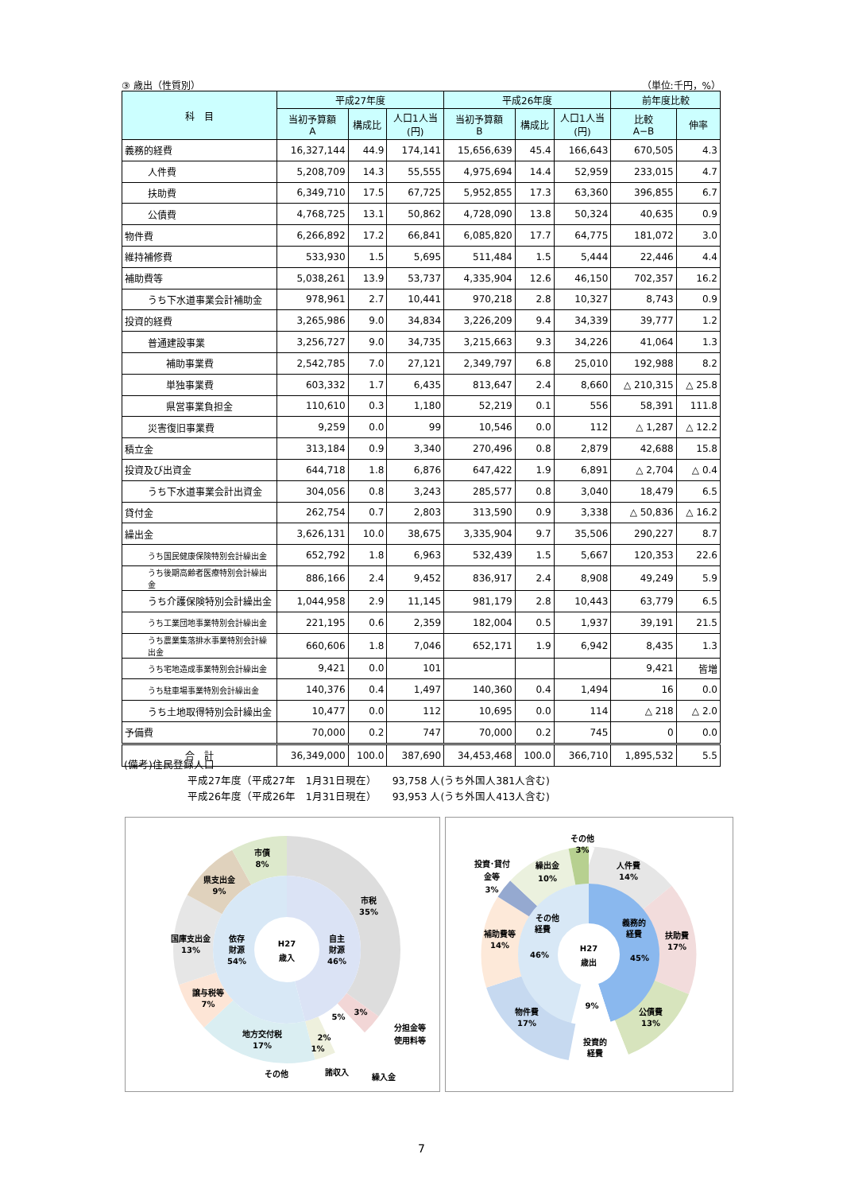③ 歳出（性質別） （単位:千円，%）
| 科 目 | 平成27年度 | | | 平成26年度 | | | 前年度比較 | |
| --- | --- | --- | --- | --- | --- | --- | --- | --- |
| | 当初予算額 A | 構成比 | 人口1人当 (円) | 当初予算額 B | 構成比 | 人口1人当 (円) | 比較 A−B | 伸率 |
| 義務的経費 | 16,327,144 | 44.9 | 174,141 | 15,656,639 | 45.4 | 166,643 | 670,505 | 4.3 |
| 人件費 | 5,208,709 | 14.3 | 55,555 | 4,975,694 | 14.4 | 52,959 | 233,015 | 4.7 |
| 扶助費 | 6,349,710 | 17.5 | 67,725 | 5,952,855 | 17.3 | 63,360 | 396,855 | 6.7 |
| 公債費 | 4,768,725 | 13.1 | 50,862 | 4,728,090 | 13.8 | 50,324 | 40,635 | 0.9 |
| 物件費 | 6,266,892 | 17.2 | 66,841 | 6,085,820 | 17.7 | 64,775 | 181,072 | 3.0 |
| 維持補修費 | 533,930 | 1.5 | 5,695 | 511,484 | 1.5 | 5,444 | 22,446 | 4.4 |
| 補助費等 | 5,038,261 | 13.9 | 53,737 | 4,335,904 | 12.6 | 46,150 | 702,357 | 16.2 |
| うち下水道事業会計補助金 | 978,961 | 2.7 | 10,441 | 970,218 | 2.8 | 10,327 | 8,743 | 0.9 |
| 投資的経費 | 3,265,986 | 9.0 | 34,834 | 3,226,209 | 9.4 | 34,339 | 39,777 | 1.2 |
| 普通建設事業 | 3,256,727 | 9.0 | 34,735 | 3,215,663 | 9.3 | 34,226 | 41,064 | 1.3 |
| 補助事業費 | 2,542,785 | 7.0 | 27,121 | 2,349,797 | 6.8 | 25,010 | 192,988 | 8.2 |
| 単独事業費 | 603,332 | 1.7 | 6,435 | 813,647 | 2.4 | 8,660 | △ 210,315 | △ 25.8 |
| 県営事業負担金 | 110,610 | 0.3 | 1,180 | 52,219 | 0.1 | 556 | 58,391 | 111.8 |
| 災害復旧事業費 | 9,259 | 0.0 | 99 | 10,546 | 0.0 | 112 | △ 1,287 | △ 12.2 |
| 積立金 | 313,184 | 0.9 | 3,340 | 270,496 | 0.8 | 2,879 | 42,688 | 15.8 |
| 投資及び出資金 | 644,718 | 1.8 | 6,876 | 647,422 | 1.9 | 6,891 | △ 2,704 | △ 0.4 |
| うち下水道事業会計出資金 | 304,056 | 0.8 | 3,243 | 285,577 | 0.8 | 3,040 | 18,479 | 6.5 |
| 貸付金 | 262,754 | 0.7 | 2,803 | 313,590 | 0.9 | 3,338 | △ 50,836 | △ 16.2 |
| 繰出金 | 3,626,131 | 10.0 | 38,675 | 3,335,904 | 9.7 | 35,506 | 290,227 | 8.7 |
| うち国民健康保険特別会計繰出金 | 652,792 | 1.8 | 6,963 | 532,439 | 1.5 | 5,667 | 120,353 | 22.6 |
| うち後期高齢者医療特別会計繰出金 | 886,166 | 2.4 | 9,452 | 836,917 | 2.4 | 8,908 | 49,249 | 5.9 |
| うち介護保険特別会計繰出金 | 1,044,958 | 2.9 | 11,145 | 981,179 | 2.8 | 10,443 | 63,779 | 6.5 |
| うち工業団地事業特別会計繰出金 | 221,195 | 0.6 | 2,359 | 182,004 | 0.5 | 1,937 | 39,191 | 21.5 |
| うち農業集落排水事業特別会計繰出金 | 660,606 | 1.8 | 7,046 | 652,171 | 1.9 | 6,942 | 8,435 | 1.3 |
| うち宅地造成事業特別会計繰出金 | 9,421 | 0.0 | 101 | | | | 9,421 | 皆増 |
| うち駐車場事業特別会計繰出金 | 140,376 | 0.4 | 1,497 | 140,360 | 0.4 | 1,494 | 16 | 0.0 |
| うち土地取得特別会計繰出金 | 10,477 | 0.0 | 112 | 10,695 | 0.0 | 114 | △ 218 | △ 2.0 |
| 予備費 | 70,000 | 0.2 | 747 | 70,000 | 0.2 | 745 | 0 | 0.0 |
| 合 計 | 36,349,000 | 100.0 | 387,690 | 34,453,468 | 100.0 | 366,710 | 1,895,532 | 5.5 |
(備考)住民登録人口
平成27年度（平成27年　1月31日現在）　　93,758 人(うち外国人381人含む)
平成26年度（平成26年　1月31日現在）　　93,953 人(うち外国人413人含む)
H27
歳入
自主
財源
46%
依存
財源
54%
市税
35%
市債
8%
県支出金
9%
国庫支出金
13%
譲与税等
7%
地方交付税
17%
3%
5%
2%
1%
分担金等
使用料等
その他
諸収入
繰入金
H27
歳出
義務的
経費
45%
その他
経費
46%
9%
その他
3%
人件費
14%
扶助費
17%
公債費
13%
投資的
経費
物件費
17%
補助費等
14%
投資･貸付
金等
3%
繰出金
10%
7